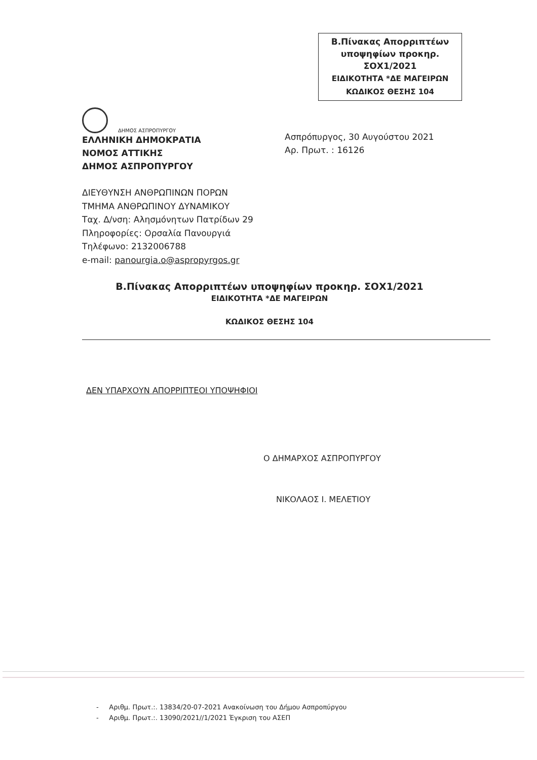Β.Πίνακας Απορριπτέων
υποψηφίων προκηρ.
ΣΟΧ1/2021
ΕΙΔΙΚΟΤΗΤΑ *ΔΕ ΜΑΓΕΙΡΩΝ
ΚΩΔΙΚΟΣ ΘΕΣΗΣ 104
ΔΗΜΟΣ ΑΣΠΡΟΠΥΡΓΟΥ
ΕΛΛΗΝΙΚΗ ΔΗΜΟΚΡΑΤΙΑ
ΝΟΜΟΣ ΑΤΤΙΚΗΣ
ΔΗΜΟΣ ΑΣΠΡΟΠΥΡΓΟΥ
Ασπρόπυργος, 30 Αυγούστου 2021
Αρ. Πρωτ. : 16126
ΔΙΕΥΘΥΝΣΗ ΑΝΘΡΩΠΙΝΩΝ ΠΟΡΩΝ
ΤΜΗΜΑ ΑΝΘΡΩΠΙΝΟΥ ΔΥΝΑΜΙΚΟΥ
Ταχ. Δ/νση: Αλησμόνητων Πατρίδων 29
Πληροφορίες: Ορσαλία Πανουργιά
Τηλέφωνο: 2132006788
e-mail: panourgia.o@aspropyrgos.gr
Β.Πίνακας Απορριπτέων υποψηφίων προκηρ. ΣΟΧ1/2021
ΕΙΔΙΚΟΤΗΤΑ *ΔΕ ΜΑΓΕΙΡΩΝ
ΚΩΔΙΚΟΣ ΘΕΣΗΣ 104
ΔΕΝ ΥΠΑΡΧΟΥΝ ΑΠΟΡΡΙΠΤΕΟΙ ΥΠΟΨΗΦΙΟΙ
Ο ΔΗΜΑΡΧΟΣ ΑΣΠΡΟΠΥΡΓΟΥ
ΝΙΚΟΛΑΟΣ Ι. ΜΕΛΕΤΙΟΥ
- Αριθμ. Πρωτ.:. 13834/20-07-2021 Ανακοίνωση του Δήμου Ασπροπύργου
- Αριθμ. Πρωτ.:. 13090/2021//1/2021 Έγκριση του ΑΣΕΠ